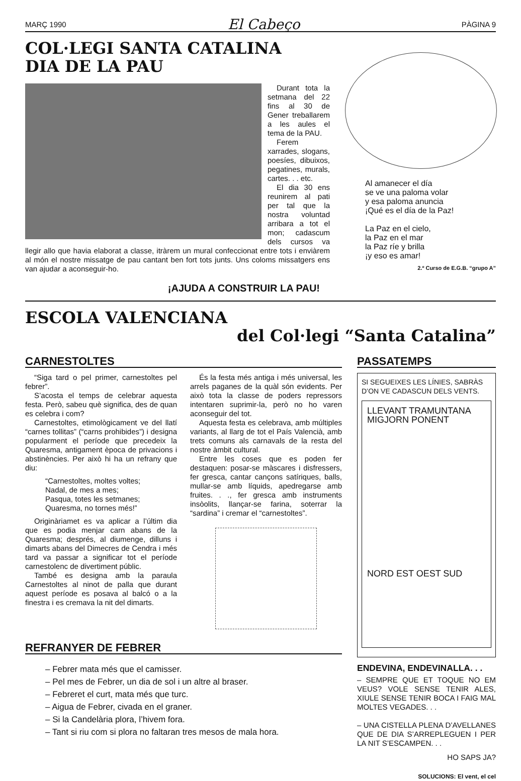MARÇ 1990 El Cabeço PÀGINA 9
COL·LEGI SANTA CATALINA
DIA DE LA PAU
Durant tota la setmana del 22 fins al 30 de Gener treballarem a les aules el tema de la PAU.
Ferem xarrades, slogans, poesíes, dibuixos, pegatines, murals, cartes. . . etc.
El dia 30 ens reunirem al pati per tal que la nostra voluntad arribara a tot el mon; cadascum dels cursos va llegir allo que havia elaborat a classe, itràrem un mural confeccionat entre tots i enviàrem al món el nostre missatge de pau cantant ben fort tots junts. Uns coloms missatgers ens van ajudar a aconseguir-ho.
¡AJUDA A CONSTRUIR LA PAU!
Al amanecer el día
se ve una paloma volar
y esa paloma anuncia
¡Qué es el día de la Paz!
La Paz en el cielo,
la Paz en el mar
la Paz ríe y brilla
¡y eso es amar!
2.º Curso de E.G.B. “grupo A”
ESCOLA VALENCIANA
del Col·legi “Santa Catalina”
CARNESTOLTES
“Siga tard o pel primer, carnestoltes pel febrer”.
S’acosta el temps de celebrar aquesta festa. Però, sabeu què significa, des de quan es celebra i com?
Carnestoltes, etimològicament ve del llatí “carnes tollitas” (“carns prohibides”) i designa popularment el període que precedeix la Quaresma, antigament època de privacions i abstinències. Per això hi ha un refrany que diu:
“Carnestoltes, moltes voltes;
Nadal, de mes a mes;
Pasqua, totes les setmanes;
Quaresma, no tornes més!”
Originàriamet es va aplicar a l’últim dia que es podia menjar carn abans de la Quaresma; després, al diumenge, dilluns i dimarts abans del Dimecres de Cendra i més tard va passar a significar tot el període carnestolenc de divertiment públic.
També es designa amb la paraula Carnestoltes al ninot de palla que durant aquest període es posava al balcó o a la finestra i es cremava la nit del dimarts.
És la festa més antiga i més universal, les arrels paganes de la quàl són evidents. Per això tota la classe de poders repressors intentaren suprimir-la, però no ho varen aconseguir del tot.
Aquesta festa es celebrava, amb múltiples variants, al llarg de tot el País Valencià, amb trets comuns als carnavals de la resta del nostre àmbit cultural.
Entre les coses que es poden fer destaquen: posar-se màscares i disfressers, fer gresca, cantar cançons satíriques, balls, mullar-se amb líquids, apedregarse amb fruites. . ., fer gresca amb instruments insòolits, llançar-se farina, soterrar la “sardina” i cremar el “carnestoltes”.
REFRANYER DE FEBRER
– Febrer mata més que el camisser.
– Pel mes de Febrer, un dia de sol i un altre al braser.
– Febreret el curt, mata més que turc.
– Aigua de Febrer, civada en el graner.
– Si la Candelària plora, l’hivem fora.
– Tant si riu com si plora no faltaran tres mesos de mala hora.
PASSATEMPS
SI SEGUEIXES LES LÍNIES, SABRÀS D’ON VE CADASCUN DELS VENTS.
LLEVANT TRAMUNTANA
MIGJORN PONENT
NORD EST OEST SUD
ENDEVINA, ENDEVINALLA. . .
– SEMPRE QUE ET TOQUE NO EM VEUS? VOLE SENSE TENIR ALES, XIULE SENSE TENIR BOCA I FAIG MAL MOLTES VEGADES. . .
– UNA CISTELLA PLENA D’AVELLANES QUE DE DIA S’ARREPLEGUEN I PER LA NIT S’ESCAMPEN. . .
HO SAPS JA?
SOLUCIONS: El vent, el cel